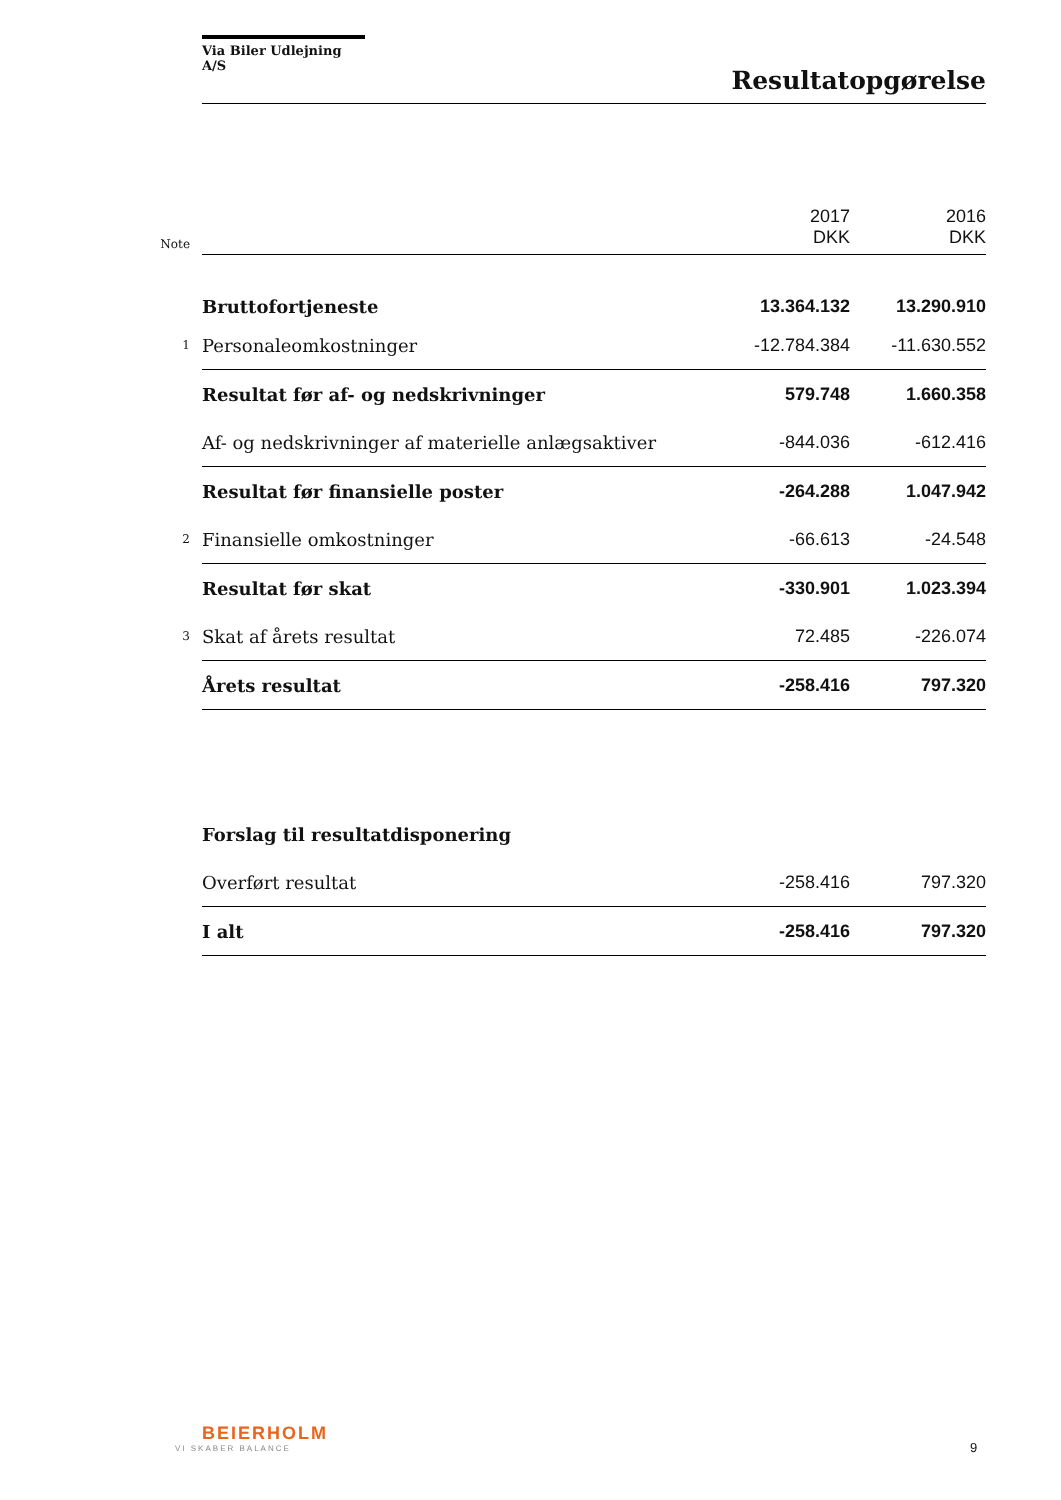Via Biler Udlejning A/S
Resultatopgørelse
| Note | | 2017 DKK | 2016 DKK |
| | Bruttofortjeneste | 13.364.132 | 13.290.910 |
| 1 | Personaleomkostninger | -12.784.384 | -11.630.552 |
| | Resultat før af- og nedskrivninger | 579.748 | 1.660.358 |
| | Af- og nedskrivninger af materielle anlægsaktiver | -844.036 | -612.416 |
| | Resultat før finansielle poster | -264.288 | 1.047.942 |
| 2 | Finansielle omkostninger | -66.613 | -24.548 |
| | Resultat før skat | -330.901 | 1.023.394 |
| 3 | Skat af årets resultat | 72.485 | -226.074 |
| | Årets resultat | -258.416 | 797.320 |
| | Forslag til resultatdisponering | | |
| | Overført resultat | -258.416 | 797.320 |
| | I alt | -258.416 | 797.320 |
BEIERHOLM
VI SKABER BALANCE
9